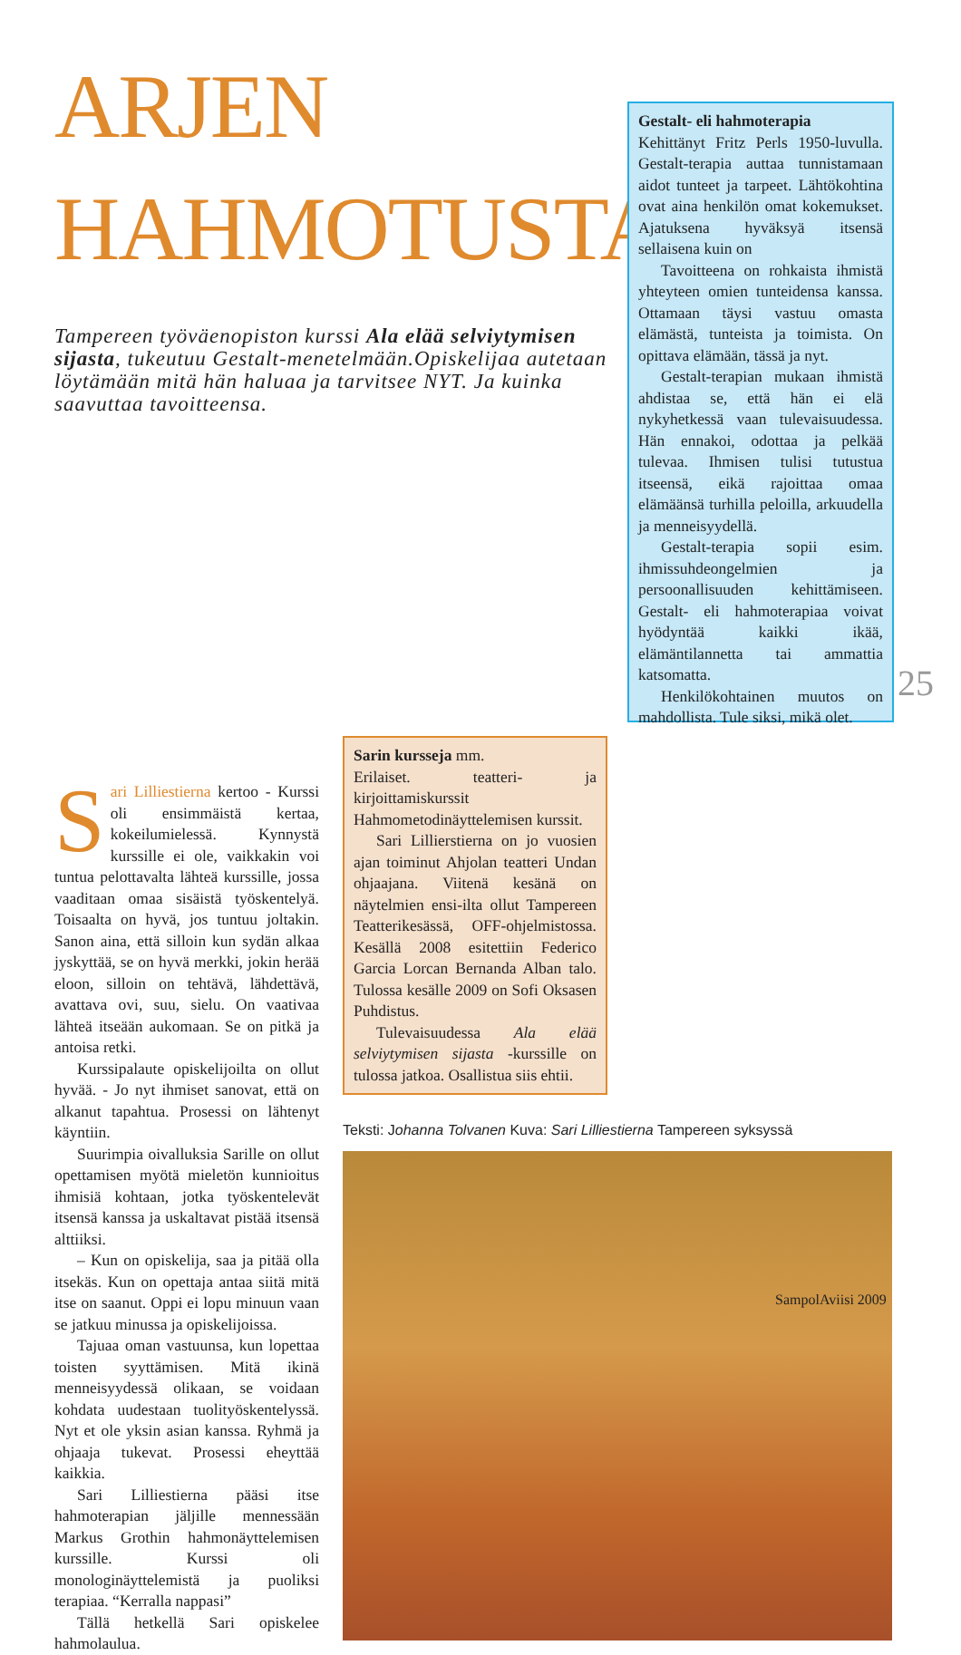ARJEN
HAHMOTUSTA
Tampereen työväenopiston kurssi Ala elää selviytymisen sijasta, tukeutuu Gestalt-menetelmään.Opiskelijaa autetaan löytämään mitä hän haluaa ja tarvitsee NYT. Ja kuinka saavuttaa tavoitteensa.
Gestalt- eli hahmoterapia
Kehittänyt Fritz Perls 1950-luvulla. Gestalt-terapia auttaa tunnistamaan aidot tunteet ja tarpeet. Lähtökohtina ovat aina henkilön omat kokemukset. Ajatuksena hyväksyä itsensä sellaisena kuin on
Tavoitteena on rohkaista ihmistä yhteyteen omien tunteidensa kanssa. Ottamaan täysi vastuu omasta elämästä, tunteista ja toimista. On opittava elämään, tässä ja nyt.
Gestalt-terapian mukaan ihmistä ahdistaa se, että hän ei elä nykyhetkessä vaan tulevaisuudessa. Hän ennakoi, odottaa ja pelkää tulevaa. Ihmisen tulisi tutustua itseensä, eikä rajoittaa omaa elämäänsä turhilla peloilla, arkuudella ja menneisyydellä.
Gestalt-terapia sopii esim. ihmissuhdeongelmien ja persoonallisuuden kehittämiseen. Gestalt- eli hahmoterapiaa voivat hyödyntää kaikki ikää, elämäntilannetta tai ammattia katsomatta.
Henkilökohtainen muutos on mahdollista. Tule siksi, mikä olet.
Sari Lilliestierna kertoo - Kurssi oli ensimmäistä kertaa, kokeilumielessä. Kynnystä kurssille ei ole, vaikkakin voi tuntua pelottavalta lähteä kurssille, jossa vaaditaan omaa sisäistä työskentelyä. Toisaalta on hyvä, jos tuntuu joltakin. Sanon aina, että silloin kun sydän alkaa jyskyttää, se on hyvä merkki, jokin herää eloon, silloin on tehtävä, lähdettävä, avattava ovi, suu, sielu. On vaativaa lähteä itseään aukomaan. Se on pitkä ja antoisa retki.
Kurssipalaute opiskelijoilta on ollut hyvää. - Jo nyt ihmiset sanovat, että on alkanut tapahtua. Prosessi on lähtenyt käyntiin.
Suurimpia oivalluksia Sarille on ollut opettamisen myötä mieletön kunnioitus ihmisiä kohtaan, jotka työskentelevät itsensä kanssa ja uskaltavat pistää itsensä alttiiksi.
– Kun on opiskelija, saa ja pitää olla itsekäs. Kun on opettaja antaa siitä mitä itse on saanut. Oppi ei lopu minuun vaan se jatkuu minussa ja opiskelijoissa.
Tajuaa oman vastuunsa, kun lopettaa toisten syyttämisen. Mitä ikinä menneisyydessä olikaan, se voidaan kohdata uudestaan tuolityöskentelyssä. Nyt et ole yksin asian kanssa. Ryhmä ja ohjaaja tukevat. Prosessi eheyttää kaikkia.
Sari Lilliestierna pääsi itse hahmoterapian jäljille mennessään Markus Grothin hahmonäyttelemisen kurssille. Kurssi oli monologinäyttelemistä ja puoliksi terapiaa. “Kerralla nappasi”
Tällä hetkellä Sari opiskelee hahmolaulua.
Sarin kursseja mm.
Erilaiset. teatteri- ja kirjoittamiskurssit Hahmometodinäyttelemisen kurssit.
Sari Lillierstierna on jo vuosien ajan toiminut Ahjolan teatteri Undan ohjaajana. Viitenä kesänä on näytelmien ensi-ilta ollut Tampereen Teatterikesässä, OFF-ohjelmistossa. Kesällä 2008 esitettiin Federico Garcia Lorcan Bernanda Alban talo. Tulossa kesälle 2009 on Sofi Oksasen Puhdistus.
Tulevaisuudessa Ala elää selviytymisen sijasta -kurssille on tulossa jatkoa. Osallistua siis ehtii.
Teksti: Johanna Tolvanen Kuva: Sari Lilliestierna Tampereen syksyssä
25
SampolAviisi 2009